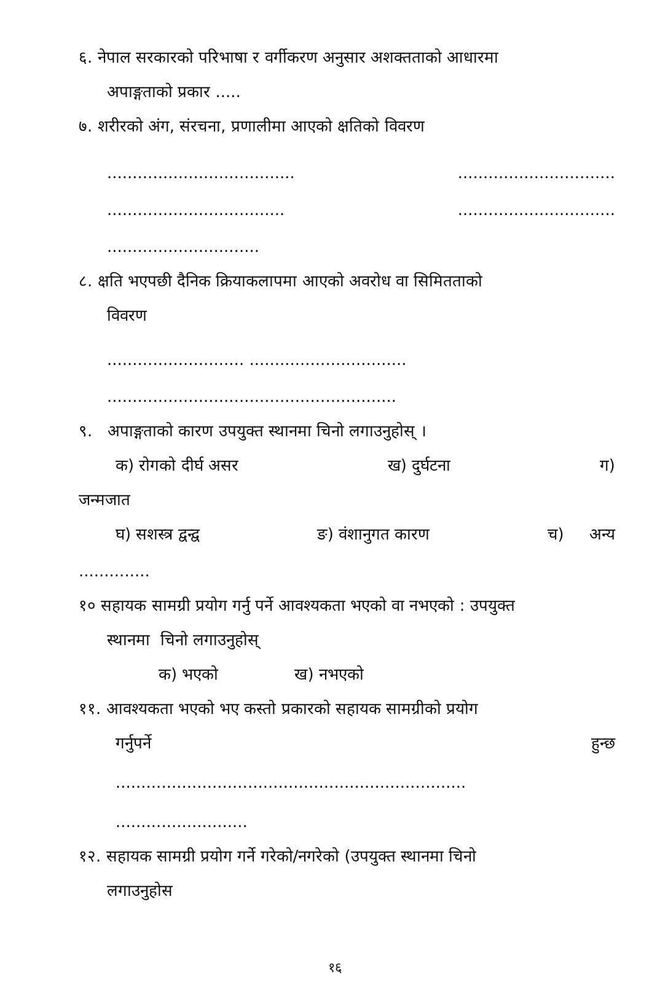६. नेपाल सरकारको परिभाषा र वर्गीकरण अनुसार अशक्तताको आधारमा
अपाङ्गताको प्रकार .....
७. शरीरको अंग, संरचना, प्रणालीमा आएको क्षतिको विवरण
..................................... ...............................
................................... ...............................
..............................
८. क्षति भएपछी दैनिक क्रियाकलापमा आएको अवरोध वा सिमितताको
विवरण
........................... ...............................
.........................................................
९. अपाङ्गताको कारण उपयुक्त स्थानमा चिनो लगाउनुहोस् ।
क) रोगको दीर्घ असर ख) दुर्घटना ग)
जन्मजात
घ) सशस्त्र द्वन्द्व ङ) वंशानुगत कारण च) अन्य
..............
१० सहायक सामग्री प्रयोग गर्नु पर्ने आवश्यकता भएको वा नभएको : उपयुक्त
स्थानमा चिनो लगाउनुहोस्
क) भएको ख) नभएको
११. आवश्यकता भएको भए कस्तो प्रकारको सहायक सामग्रीको प्रयोग
गर्नुपर्ने हुन्छ
.....................................................................
..........................
१२. सहायक सामग्री प्रयोग गर्ने गरेको/नगरेको (उपयुक्त स्थानमा चिनो
लगाउनुहोस
१६